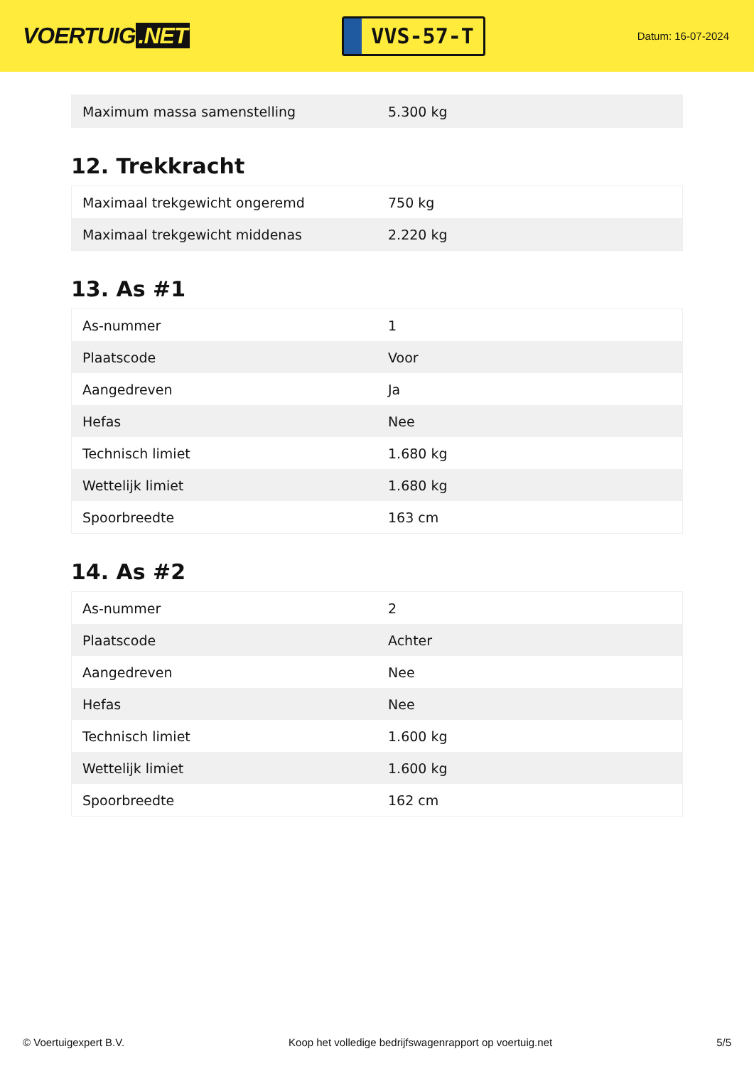VOERTUIG.NET
VVS-57-T
Datum: 16-07-2024
| Maximum massa samenstelling | 5.300 kg |
12. Trekkracht
| Maximaal trekgewicht ongeremd | 750 kg |
| Maximaal trekgewicht middenas | 2.220 kg |
13. As #1
| As-nummer | 1 |
| Plaatscode | Voor |
| Aangedreven | Ja |
| Hefas | Nee |
| Technisch limiet | 1.680 kg |
| Wettelijk limiet | 1.680 kg |
| Spoorbreedte | 163 cm |
14. As #2
| As-nummer | 2 |
| Plaatscode | Achter |
| Aangedreven | Nee |
| Hefas | Nee |
| Technisch limiet | 1.600 kg |
| Wettelijk limiet | 1.600 kg |
| Spoorbreedte | 162 cm |
© Voertuigexpert B.V. Koop het volledige bedrijfswagenrapport op voertuig.net 5/5